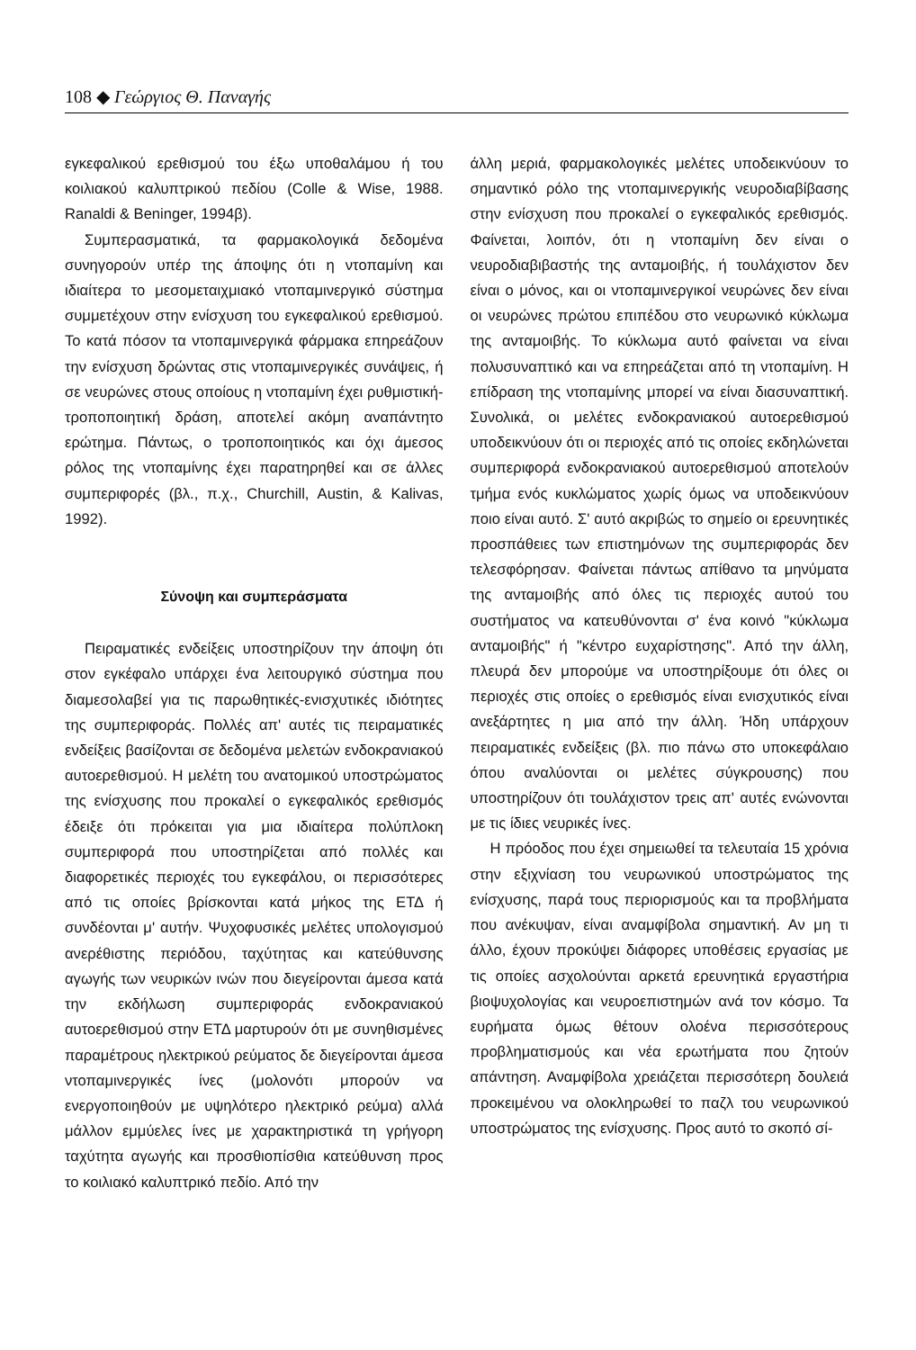108 ◆ Γεώργιος Θ. Παναγής
εγκεφαλικού ερεθισμού του έξω υποθαλάμου ή του κοιλιακού καλυπτρικού πεδίου (Colle & Wise, 1988. Ranaldi & Beninger, 1994β).
Συμπερασματικά, τα φαρμακολογικά δεδομένα συνηγορούν υπέρ της άποψης ότι η ντοπαμίνη και ιδιαίτερα το μεσομεταιχμιακό ντοπαμινεργικό σύστημα συμμετέχουν στην ενίσχυση του εγκεφαλικού ερεθισμού. Το κατά πόσον τα ντοπαμινεργικά φάρμακα επηρεάζουν την ενίσχυση δρώντας στις ντοπαμινεργικές συνάψεις, ή σε νευρώνες στους οποίους η ντοπαμίνη έχει ρυθμιστική-τροποποιητική δράση, αποτελεί ακόμη αναπάντητο ερώτημα. Πάντως, ο τροποποιητικός και όχι άμεσος ρόλος της ντοπαμίνης έχει παρατηρηθεί και σε άλλες συμπεριφορές (βλ., π.χ., Churchill, Austin, & Kalivas, 1992).
Σύνοψη και συμπεράσματα
Πειραματικές ενδείξεις υποστηρίζουν την άποψη ότι στον εγκέφαλο υπάρχει ένα λειτουργικό σύστημα που διαμεσολαβεί για τις παρωθητικές-ενισχυτικές ιδιότητες της συμπεριφοράς. Πολλές απ' αυτές τις πειραματικές ενδείξεις βασίζονται σε δεδομένα μελετών ενδοκρανιακού αυτοερεθισμού. Η μελέτη του ανατομικού υποστρώματος της ενίσχυσης που προκαλεί ο εγκεφαλικός ερεθισμός έδειξε ότι πρόκειται για μια ιδιαίτερα πολύπλοκη συμπεριφορά που υποστηρίζεται από πολλές και διαφορετικές περιοχές του εγκεφάλου, οι περισσότερες από τις οποίες βρίσκονται κατά μήκος της ΕΤΔ ή συνδέονται μ' αυτήν. Ψυχοφυσικές μελέτες υπολογισμού ανερέθιστης περιόδου, ταχύτητας και κατεύθυνσης αγωγής των νευρικών ινών που διεγείρονται άμεσα κατά την εκδήλωση συμπεριφοράς ενδοκρανιακού αυτοερεθισμού στην ΕΤΔ μαρτυρούν ότι με συνηθισμένες παραμέτρους ηλεκτρικού ρεύματος δε διεγείρονται άμεσα ντοπαμινεργικές ίνες (μολονότι μπορούν να ενεργοποιηθούν με υψηλότερο ηλεκτρικό ρεύμα) αλλά μάλλον εμμύελες ίνες με χαρακτηριστικά τη γρήγορη ταχύτητα αγωγής και προσθιοπίσθια κατεύθυνση προς το κοιλιακό καλυπτρικό πεδίο. Από την
άλλη μεριά, φαρμακολογικές μελέτες υποδεικνύουν το σημαντικό ρόλο της ντοπαμινεργικής νευροδιαβίβασης στην ενίσχυση που προκαλεί ο εγκεφαλικός ερεθισμός. Φαίνεται, λοιπόν, ότι η ντοπαμίνη δεν είναι ο νευροδιαβιβαστής της ανταμοιβής, ή τουλάχιστον δεν είναι ο μόνος, και οι ντοπαμινεργικοί νευρώνες δεν είναι οι νευρώνες πρώτου επιπέδου στο νευρωνικό κύκλωμα της ανταμοιβής. Το κύκλωμα αυτό φαίνεται να είναι πολυσυναπτικό και να επηρεάζεται από τη ντοπαμίνη. Η επίδραση της ντοπαμίνης μπορεί να είναι διασυναπτική. Συνολικά, οι μελέτες ενδοκρανιακού αυτοερεθισμού υποδεικνύουν ότι οι περιοχές από τις οποίες εκδηλώνεται συμπεριφορά ενδοκρανιακού αυτοερεθισμού αποτελούν τμήμα ενός κυκλώματος χωρίς όμως να υποδεικνύουν ποιο είναι αυτό. Σ' αυτό ακριβώς το σημείο οι ερευνητικές προσπάθειες των επιστημόνων της συμπεριφοράς δεν τελεσφόρησαν. Φαίνεται πάντως απίθανο τα μηνύματα της ανταμοιβής από όλες τις περιοχές αυτού του συστήματος να κατευθύνονται σ' ένα κοινό "κύκλωμα ανταμοιβής" ή "κέντρο ευχαρίστησης". Από την άλλη, πλευρά δεν μπορούμε να υποστηρίξουμε ότι όλες οι περιοχές στις οποίες ο ερεθισμός είναι ενισχυτικός είναι ανεξάρτητες η μια από την άλλη. Ήδη υπάρχουν πειραματικές ενδείξεις (βλ. πιο πάνω στο υποκεφάλαιο όπου αναλύονται οι μελέτες σύγκρουσης) που υποστηρίζουν ότι τουλάχιστον τρεις απ' αυτές ενώνονται με τις ίδιες νευρικές ίνες.
Η πρόοδος που έχει σημειωθεί τα τελευταία 15 χρόνια στην εξιχνίαση του νευρωνικού υποστρώματος της ενίσχυσης, παρά τους περιορισμούς και τα προβλήματα που ανέκυψαν, είναι αναμφίβολα σημαντική. Αν μη τι άλλο, έχουν προκύψει διάφορες υποθέσεις εργασίας με τις οποίες ασχολούνται αρκετά ερευνητικά εργαστήρια βιοψυχολογίας και νευροεπιστημών ανά τον κόσμο. Τα ευρήματα όμως θέτουν ολοένα περισσότερους προβληματισμούς και νέα ερωτήματα που ζητούν απάντηση. Αναμφίβολα χρειάζεται περισσότερη δουλειά προκειμένου να ολοκληρωθεί το παζλ του νευρωνικού υποστρώματος της ενίσχυσης. Προς αυτό το σκοπό σί-